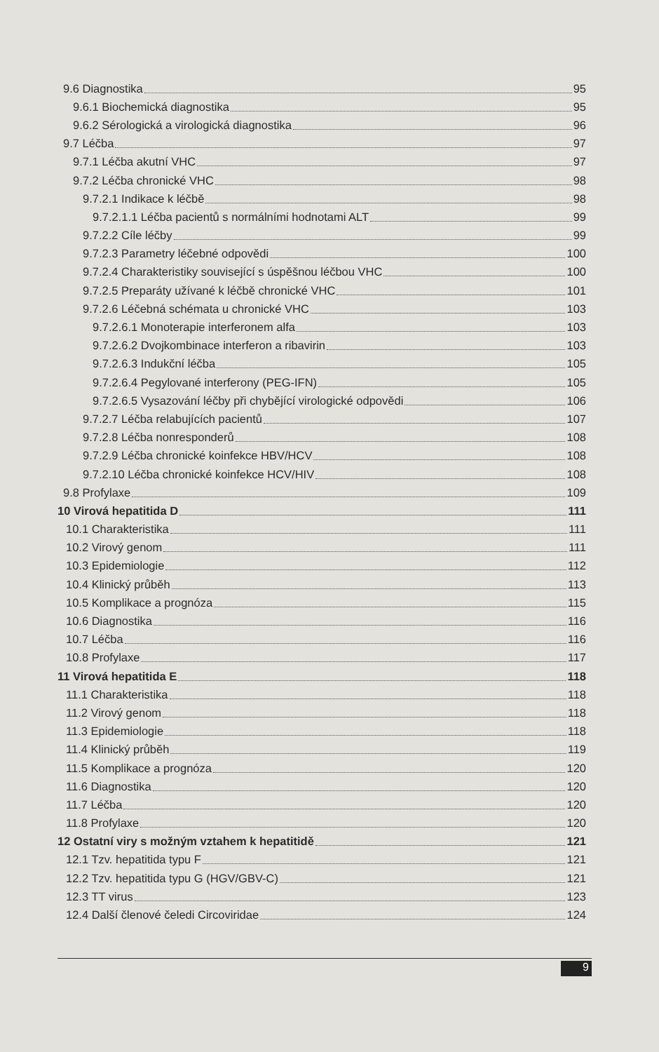9.6 Diagnostika 95
9.6.1 Biochemická diagnostika 95
9.6.2 Sérologická a virologická diagnostika 96
9.7 Léčba 97
9.7.1 Léčba akutní VHC 97
9.7.2 Léčba chronické VHC 98
9.7.2.1 Indikace k léčbě 98
9.7.2.1.1 Léčba pacientů s normálními hodnotami ALT 99
9.7.2.2 Cíle léčby 99
9.7.2.3 Parametry léčebné odpovědi 100
9.7.2.4 Charakteristiky související s úspěšnou léčbou VHC 100
9.7.2.5 Preparáty užívané k léčbě chronické VHC 101
9.7.2.6 Léčebná schémata u chronické VHC 103
9.7.2.6.1 Monoterapie interferonem alfa 103
9.7.2.6.2 Dvojkombinace interferon a ribavirin 103
9.7.2.6.3 Indukční léčba 105
9.7.2.6.4 Pegylované interferony (PEG-IFN) 105
9.7.2.6.5 Vysazování léčby při chybějící virologické odpovědi 106
9.7.2.7 Léčba relabujících pacientů 107
9.7.2.8 Léčba nonresponderů 108
9.7.2.9 Léčba chronické koinfekce HBV/HCV 108
9.7.2.10 Léčba chronické koinfekce HCV/HIV 108
9.8 Profylaxe 109
10 Virová hepatitida D 111
10.1 Charakteristika 111
10.2 Virový genom 111
10.3 Epidemiologie 112
10.4 Klinický průběh 113
10.5 Komplikace a prognóza 115
10.6 Diagnostika 116
10.7 Léčba 116
10.8 Profylaxe 117
11 Virová hepatitida E 118
11.1 Charakteristika 118
11.2 Virový genom 118
11.3 Epidemiologie 118
11.4 Klinický průběh 119
11.5 Komplikace a prognóza 120
11.6 Diagnostika 120
11.7 Léčba 120
11.8 Profylaxe 120
12 Ostatní viry s možným vztahem k hepatitidě 121
12.1 Tzv. hepatitida typu F 121
12.2 Tzv. hepatitida typu G (HGV/GBV-C) 121
12.3 TT virus 123
12.4 Další členové čeledi Circoviridae 124
9